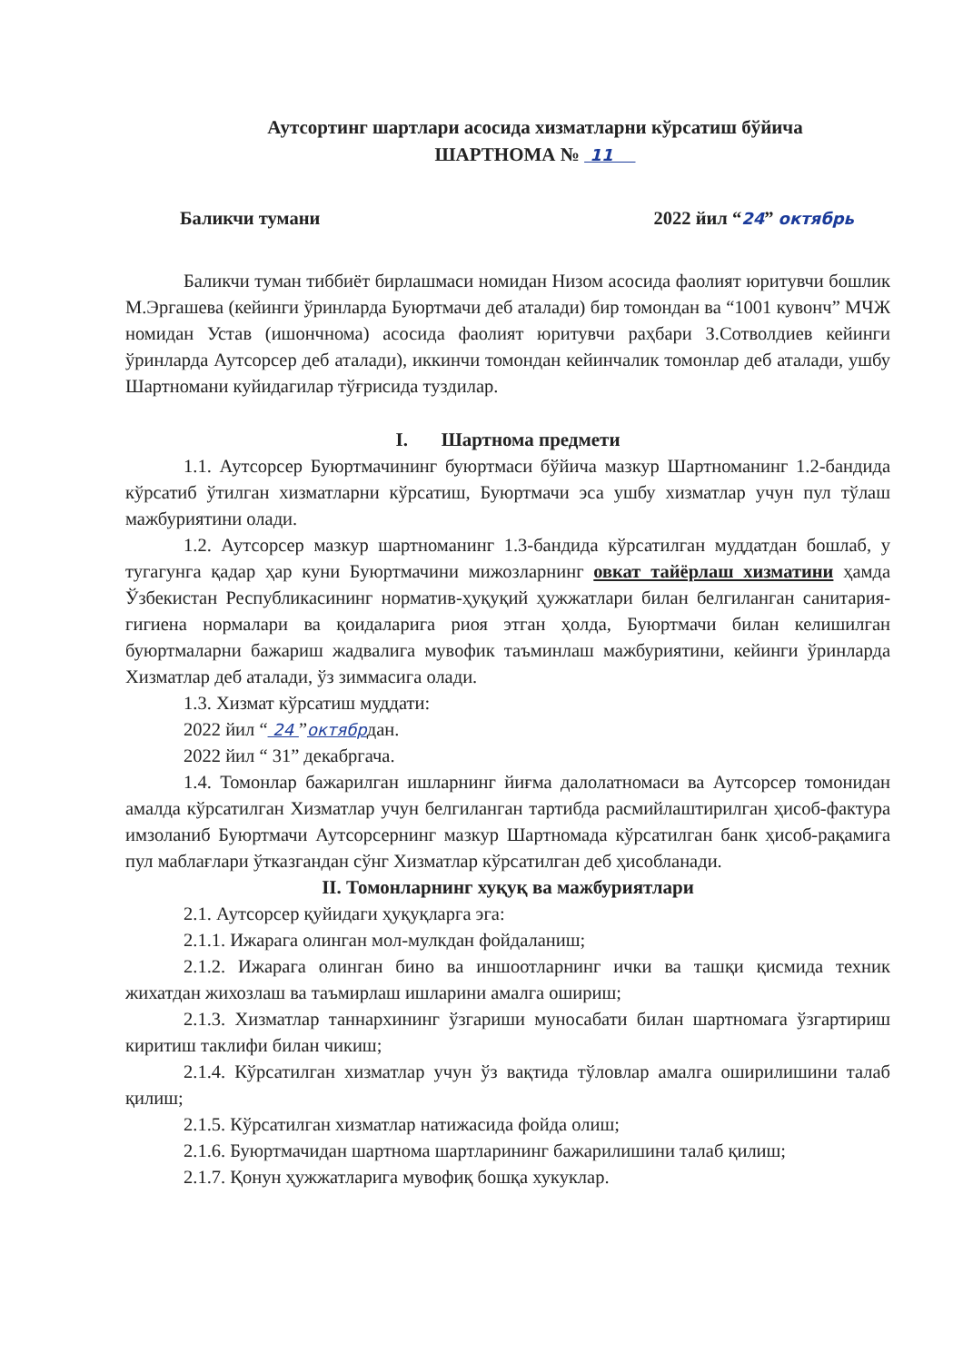Аутсортинг шартлари асосида хизматларни кўрсатиш бўйича
ШАРТНОМА № 11
Баликчи тумани 2022 йил “24” октябрь
Баликчи туман тиббиёт бирлашмаси номидан Низом асосида фаолият юритувчи бошлик М.Эргашева (кейинги ўринларда Буюртмачи деб аталади) бир томондан ва “1001 кувонч” МЧЖ номидан Устав (ишончнома) асосида фаолият юритувчи раҳбари З.Сотволдиев кейинги ўринларда Аутсорсер деб аталади), иккинчи томондан кейинчалик томонлар деб аталади, ушбу Шартномани куйидагилар тўғрисида туздилар.
I. Шартнома предмети
1.1. Аутсорсер Буюртмачининг буюртмаси бўйича мазкур Шартноманинг 1.2-бандида кўрсатиб ўтилган хизматларни кўрсатиш, Буюртмачи эса ушбу хизматлар учун пул тўлаш мажбуриятини олади.
1.2. Аутсорсер мазкур шартноманинг 1.3-бандида кўрсатилган муддатдан бошлаб, у тугагунга қадар ҳар куни Буюртмачини мижозларнинг овкат тайёрлаш хизматини ҳамда Ўзбекистан Республикасининг норматив-ҳуқуқий ҳужжатлари билан белгиланган санитария-гигиена нормалари ва қоидаларига риоя этган ҳолда, Буюртмачи билан келишилган буюртмаларни бажариш жадвалига мувофик таъминлаш мажбуриятини, кейинги ўринларда Хизматлар деб аталади, ўз зиммасига олади.
1.3. Хизмат кўрсатиш муддати:
2022 йил “ 24 ”октябрдан.
2022 йил “ 31” декабргача.
1.4. Томонлар бажарилган ишларнинг йиғма далолатномаси ва Аутсорсер томонидан амалда кўрсатилган Хизматлар учун белгиланган тартибда расмийлаштирилган ҳисоб-фактура имзоланиб Буюртмачи Аутсорсернинг мазкур Шартномада кўрсатилган банк ҳисоб-рақамига пул маблағлари ўтказгандан сўнг Хизматлар кўрсатилган деб ҳисобланади.
II. Томонларнинг хуқуқ ва мажбуриятлари
2.1. Аутсорсер қуйидаги ҳуқуқларга эга:
2.1.1. Ижарага олинган мол-мулкдан фойдаланиш;
2.1.2. Ижарага олинган бино ва иншоотларнинг ички ва ташқи қисмида техник жихатдан жихозлаш ва таъмирлаш ишларини амалга ошириш;
2.1.3. Хизматлар таннархининг ўзгариши муносабати билан шартномага ўзгартириш киритиш таклифи билан чикиш;
2.1.4. Кўрсатилган хизматлар учун ўз вақтида тўловлар амалга оширилишини талаб қилиш;
2.1.5. Кўрсатилган хизматлар натижасида фойда олиш;
2.1.6. Буюртмачидан шартнома шартларининг бажарилишини талаб қилиш;
2.1.7. Қонун ҳужжатларига мувофиқ бошқа хукуклар.